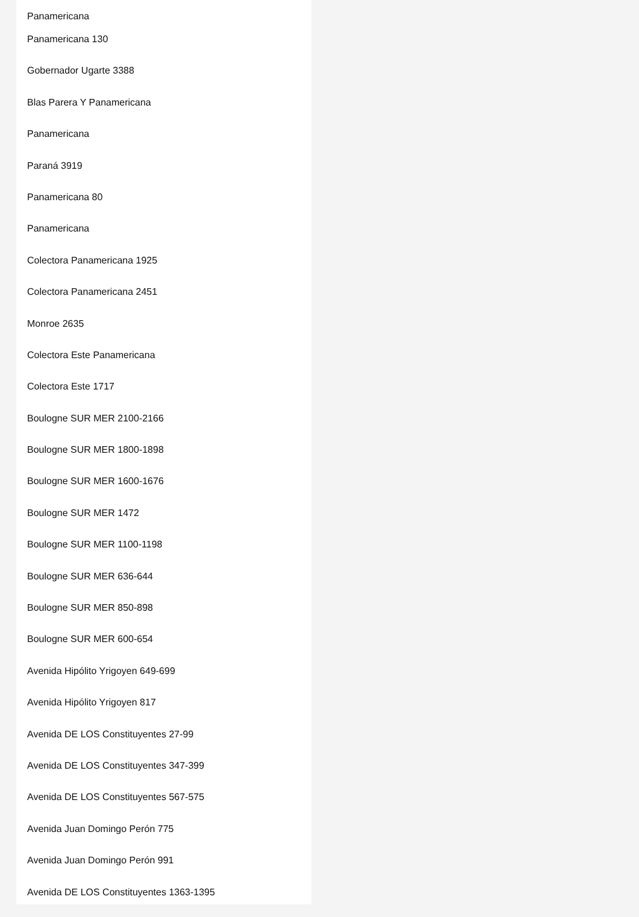Panamericana
Panamericana 130
Gobernador Ugarte 3388
Blas Parera Y Panamericana
Panamericana
Paraná 3919
Panamericana 80
Panamericana
Colectora Panamericana 1925
Colectora Panamericana 2451
Monroe 2635
Colectora Este Panamericana
Colectora Este 1717
Boulogne SUR MER 2100-2166
Boulogne SUR MER 1800-1898
Boulogne SUR MER 1600-1676
Boulogne SUR MER 1472
Boulogne SUR MER 1100-1198
Boulogne SUR MER 636-644
Boulogne SUR MER 850-898
Boulogne SUR MER 600-654
Avenida Hipólito Yrigoyen 649-699
Avenida Hipólito Yrigoyen 817
Avenida DE LOS Constituyentes 27-99
Avenida DE LOS Constituyentes 347-399
Avenida DE LOS Constituyentes 567-575
Avenida Juan Domingo Perón 775
Avenida Juan Domingo Perón 991
Avenida DE LOS Constituyentes 1363-1395